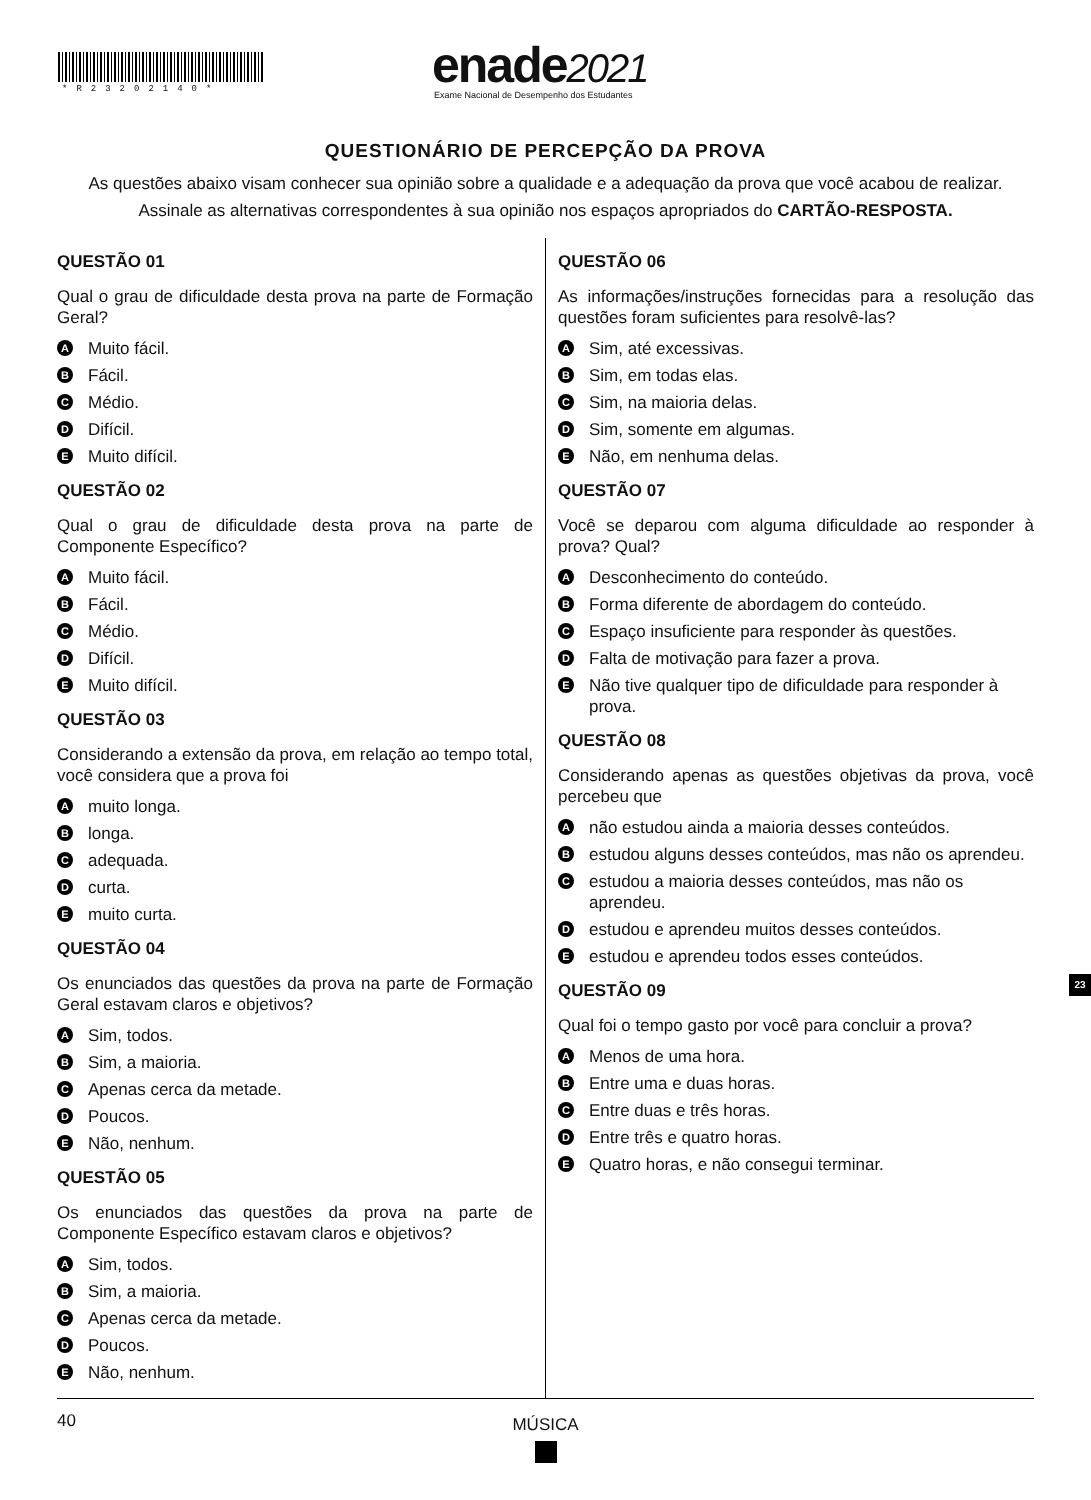*R23202140* enade2021
Exame Nacional de Desempenho dos Estudantes
QUESTIONÁRIO DE PERCEPÇÃO DA PROVA
As questões abaixo visam conhecer sua opinião sobre a qualidade e a adequação da prova que você acabou de realizar.
Assinale as alternativas correspondentes à sua opinião nos espaços apropriados do CARTÃO-RESPOSTA.
QUESTÃO 01
Qual o grau de dificuldade desta prova na parte de Formação Geral?
A Muito fácil.
B Fácil.
C Médio.
D Difícil.
E Muito difícil.
QUESTÃO 02
Qual o grau de dificuldade desta prova na parte de Componente Específico?
A Muito fácil.
B Fácil.
C Médio.
D Difícil.
E Muito difícil.
QUESTÃO 03
Considerando a extensão da prova, em relação ao tempo total, você considera que a prova foi
Amuito longa.
Blonga.
Cadequada.
Dcurta.
Emuito curta.
QUESTÃO 04
Os enunciados das questões da prova na parte de Formação Geral estavam claros e objetivos?
A Sim, todos.
B Sim, a maioria.
C Apenas cerca da metade.
D Poucos.
E Não, nenhum.
QUESTÃO 05
Os enunciados das questões da prova na parte de Componente Específico estavam claros e objetivos?
A Sim, todos.
B Sim, a maioria.
C Apenas cerca da metade.
D Poucos.
E Não, nenhum.
QUESTÃO 06
As informações/instruções fornecidas para a resolução das questões foram suficientes para resolvê-las?
A Sim, até excessivas.
B Sim, em todas elas.
C Sim, na maioria delas.
D Sim, somente em algumas.
E Não, em nenhuma delas.
QUESTÃO 07
Você se deparou com alguma dificuldade ao responder à prova? Qual?
A Desconhecimento do conteúdo.
B Forma diferente de abordagem do conteúdo.
C Espaço insuficiente para responder às questões.
D Falta de motivação para fazer a prova.
E Não tive qualquer tipo de dificuldade para responder à prova.
QUESTÃO 08
Considerando apenas as questões objetivas da prova, você percebeu que
Anão estudou ainda a maioria desses conteúdos.
Bestudou alguns desses conteúdos, mas não os aprendeu.
Cestudou a maioria desses conteúdos, mas não os aprendeu.
Destudou e aprendeu muitos desses conteúdos.
Eestudou e aprendeu todos esses conteúdos.
QUESTÃO 09
Qual foi o tempo gasto por você para concluir a prova?
A Menos de uma hora.
B Entre uma e duas horas.
C Entre duas e três horas.
D Entre três e quatro horas.
E Quatro horas, e não consegui terminar.
23
40
MÚSICA